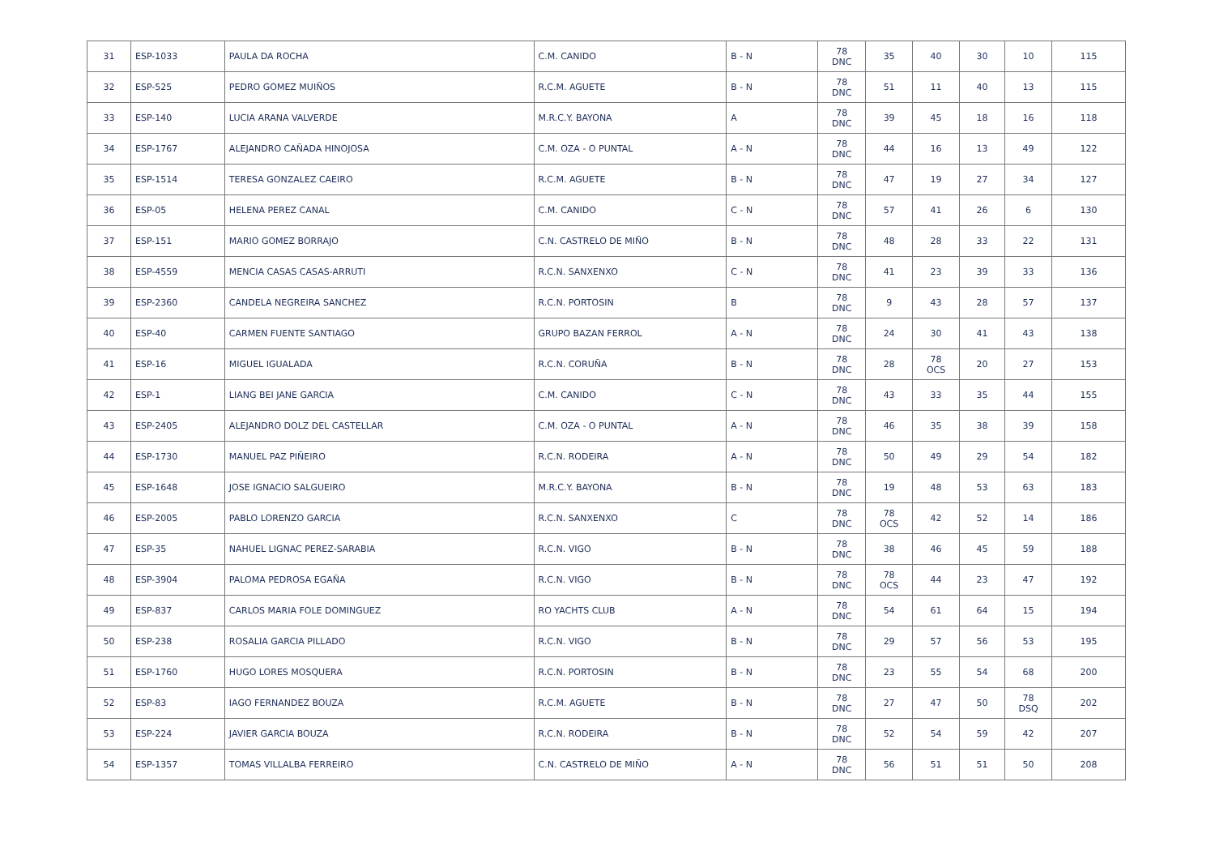| 31 | ESP-1033 | PAULA DA ROCHA | C.M. CANIDO | B - N | 78 DNC | 35 | 40 | 30 | 10 | 115 |
| 32 | ESP-525 | PEDRO GOMEZ MUIÑOS | R.C.M. AGUETE | B - N | 78 DNC | 51 | 11 | 40 | 13 | 115 |
| 33 | ESP-140 | LUCIA ARANA VALVERDE | M.R.C.Y. BAYONA | A | 78 DNC | 39 | 45 | 18 | 16 | 118 |
| 34 | ESP-1767 | ALEJANDRO CAÑADA HINOJOSA | C.M. OZA - O PUNTAL | A - N | 78 DNC | 44 | 16 | 13 | 49 | 122 |
| 35 | ESP-1514 | TERESA GONZALEZ CAEIRO | R.C.M. AGUETE | B - N | 78 DNC | 47 | 19 | 27 | 34 | 127 |
| 36 | ESP-05 | HELENA PEREZ CANAL | C.M. CANIDO | C - N | 78 DNC | 57 | 41 | 26 | 6 | 130 |
| 37 | ESP-151 | MARIO GOMEZ BORRAJO | C.N. CASTRELO DE MIÑO | B - N | 78 DNC | 48 | 28 | 33 | 22 | 131 |
| 38 | ESP-4559 | MENCIA CASAS CASAS-ARRUTI | R.C.N. SANXENXO | C - N | 78 DNC | 41 | 23 | 39 | 33 | 136 |
| 39 | ESP-2360 | CANDELA NEGREIRA SANCHEZ | R.C.N. PORTOSIN | B | 78 DNC | 9 | 43 | 28 | 57 | 137 |
| 40 | ESP-40 | CARMEN FUENTE SANTIAGO | GRUPO BAZAN FERROL | A - N | 78 DNC | 24 | 30 | 41 | 43 | 138 |
| 41 | ESP-16 | MIGUEL IGUALADA | R.C.N. CORUÑA | B - N | 78 DNC | 28 | 78 OCS | 20 | 27 | 153 |
| 42 | ESP-1 | LIANG BEI JANE GARCIA | C.M. CANIDO | C - N | 78 DNC | 43 | 33 | 35 | 44 | 155 |
| 43 | ESP-2405 | ALEJANDRO DOLZ DEL CASTELLAR | C.M. OZA - O PUNTAL | A - N | 78 DNC | 46 | 35 | 38 | 39 | 158 |
| 44 | ESP-1730 | MANUEL PAZ PIÑEIRO | R.C.N. RODEIRA | A - N | 78 DNC | 50 | 49 | 29 | 54 | 182 |
| 45 | ESP-1648 | JOSE IGNACIO SALGUEIRO | M.R.C.Y. BAYONA | B - N | 78 DNC | 19 | 48 | 53 | 63 | 183 |
| 46 | ESP-2005 | PABLO LORENZO GARCIA | R.C.N. SANXENXO | C | 78 DNC | 78 OCS | 42 | 52 | 14 | 186 |
| 47 | ESP-35 | NAHUEL LIGNAC PEREZ-SARABIA | R.C.N. VIGO | B - N | 78 DNC | 38 | 46 | 45 | 59 | 188 |
| 48 | ESP-3904 | PALOMA PEDROSA EGAÑA | R.C.N. VIGO | B - N | 78 DNC | 78 OCS | 44 | 23 | 47 | 192 |
| 49 | ESP-837 | CARLOS MARIA FOLE DOMINGUEZ | RO YACHTS CLUB | A - N | 78 DNC | 54 | 61 | 64 | 15 | 194 |
| 50 | ESP-238 | ROSALIA GARCIA PILLADO | R.C.N. VIGO | B - N | 78 DNC | 29 | 57 | 56 | 53 | 195 |
| 51 | ESP-1760 | HUGO LORES MOSQUERA | R.C.N. PORTOSIN | B - N | 78 DNC | 23 | 55 | 54 | 68 | 200 |
| 52 | ESP-83 | IAGO FERNANDEZ BOUZA | R.C.M. AGUETE | B - N | 78 DNC | 27 | 47 | 50 | 78 DSQ | 202 |
| 53 | ESP-224 | JAVIER GARCIA BOUZA | R.C.N. RODEIRA | B - N | 78 DNC | 52 | 54 | 59 | 42 | 207 |
| 54 | ESP-1357 | TOMAS VILLALBA FERREIRO | C.N. CASTRELO DE MIÑO | A - N | 78 DNC | 56 | 51 | 51 | 50 | 208 |